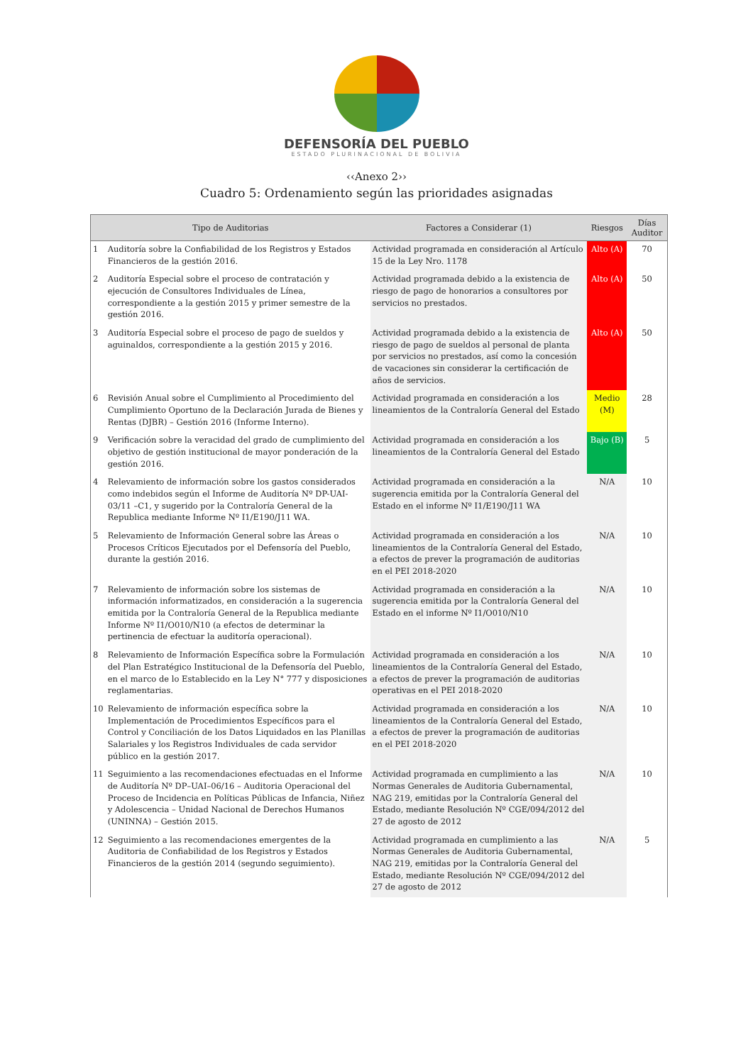DEFENSORÍA DEL PUEBLO
ESTADO PLURINACIONAL DE BOLIVIA
‹‹Anexo 2››
Cuadro 5: Ordenamiento según las prioridades asignadas
| Tipo de Auditorias | | Factores a Considerar (1) | Riesgos | Días Auditor |
| --- | --- | --- | --- | --- |
| 1 | Auditoría sobre la Confiabilidad de los Registros y Estados Financieros de la gestión 2016. | Actividad programada en consideración al Artículo 15 de la Ley Nro. 1178 | Alto (A) | 70 |
| 2 | Auditoría Especial sobre el proceso de contratación y ejecución de Consultores Individuales de Línea, correspondiente a la gestión 2015 y primer semestre de la gestión 2016. | Actividad programada debido a la existencia de riesgo de pago de honorarios a consultores por servicios no prestados. | Alto (A) | 50 |
| 3 | Auditoría Especial sobre el proceso de pago de sueldos y aguinaldos, correspondiente a la gestión 2015 y 2016. | Actividad programada debido a la existencia de riesgo de pago de sueldos al personal de planta por servicios no prestados, así como la concesión de vacaciones sin considerar la certificación de años de servicios. | Alto (A) | 50 |
| 6 | Revisión Anual sobre el Cumplimiento al Procedimiento del Cumplimiento Oportuno de la Declaración Jurada de Bienes y Rentas (DJBR) – Gestión 2016 (Informe Interno). | Actividad programada en consideración a los lineamientos de la Contraloría General del Estado | Medio (M) | 28 |
| 9 | Verificación sobre la veracidad del grado de cumplimiento del objetivo de gestión institucional de mayor ponderación de la gestión 2016. | Actividad programada en consideración a los lineamientos de la Contraloría General del Estado | Bajo (B) | 5 |
| 4 | Relevamiento de información sobre los gastos considerados como indebidos según el Informe de Auditoría Nº DP-UAI-03/11 –C1, y sugerido por la Contraloría General de la Republica mediante Informe Nº I1/E190/J11 WA. | Actividad programada en consideración a la sugerencia emitida por la Contraloría General del Estado en el informe Nº I1/E190/J11 WA | N/A | 10 |
| 5 | Relevamiento de Información General sobre las Áreas o Procesos Críticos Ejecutados por el Defensoría del Pueblo, durante la gestión 2016. | Actividad programada en consideración a los lineamientos de la Contraloría General del Estado, a efectos de prever la programación de auditorias en el PEI 2018-2020 | N/A | 10 |
| 7 | Relevamiento de información sobre los sistemas de información informatizados, en consideración a la sugerencia emitida por la Contraloría General de la Republica mediante Informe Nº I1/O010/N10 (a efectos de determinar la pertinencia de efectuar la auditoría operacional). | Actividad programada en consideración a la sugerencia emitida por la Contraloría General del Estado en el informe Nº I1/O010/N10 | N/A | 10 |
| 8 | Relevamiento de Información Específica sobre la Formulación del Plan Estratégico Institucional de la Defensoría del Pueblo, en el marco de lo Establecido en la Ley N° 777 y disposiciones reglamentarias. | Actividad programada en consideración a los lineamientos de la Contraloría General del Estado, a efectos de prever la programación de auditorias operativas en el PEI 2018-2020 | N/A | 10 |
| 10 | Relevamiento de información específica sobre la Implementación de Procedimientos Específicos para el Control y Conciliación de los Datos Liquidados en las Planillas Salariales y los Registros Individuales de cada servidor público en la gestión 2017. | Actividad programada en consideración a los lineamientos de la Contraloría General del Estado, a efectos de prever la programación de auditorias en el PEI 2018-2020 | N/A | 10 |
| 11 | Seguimiento a las recomendaciones efectuadas en el Informe de Auditoría Nº DP–UAI–06/16 – Auditoria Operacional del Proceso de Incidencia en Políticas Públicas de Infancia, Niñez y Adolescencia – Unidad Nacional de Derechos Humanos (UNINNA) – Gestión 2015. | Actividad programada en cumplimiento a las Normas Generales de Auditoria Gubernamental, NAG 219, emitidas por la Contraloría General del Estado, mediante Resolución Nº CGE/094/2012 del 27 de agosto de 2012 | N/A | 10 |
| 12 | Seguimiento a las recomendaciones emergentes de la Auditoria de Confiabilidad de los Registros y Estados Financieros de la gestión 2014 (segundo seguimiento). | Actividad programada en cumplimiento a las Normas Generales de Auditoria Gubernamental, NAG 219, emitidas por la Contraloría General del Estado, mediante Resolución Nº CGE/094/2012 del 27 de agosto de 2012 | N/A | 5 |